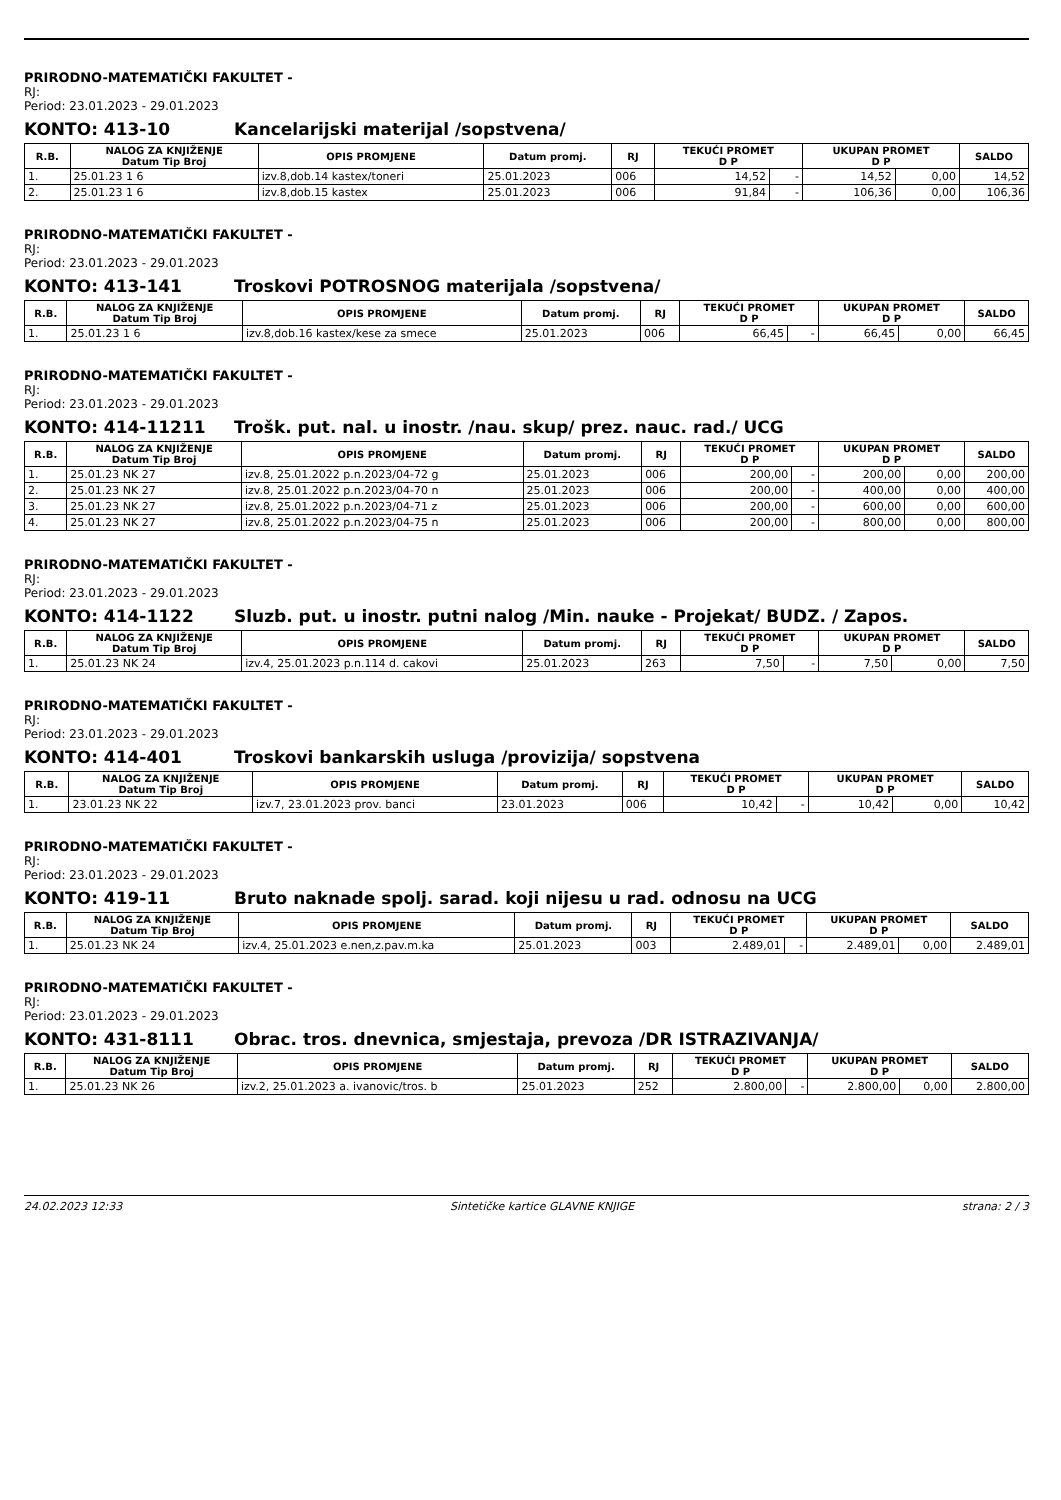PRIRODNO-MATEMATIČKI FAKULTET -
RJ:
Period: 23.01.2023 - 29.01.2023
KONTO: 413-10 Kancelarijski materijal /sopstvena/
| R.B. | NALOG ZA KNJIŽENJE Datum Tip Broj | OPIS PROMJENE | Datum promj. | RJ | TEKUĆI PROMET D P | | UKUPAN PROMET D P | | SALDO |
| --- | --- | --- | --- | --- | --- | --- | --- | --- | --- |
| 1. | 25.01.23 1 6 | izv.8,dob.14 kastex/toneri | 25.01.2023 | 006 | 14,52 | - | 14,52 | 0,00 | 14,52 |
| 2. | 25.01.23 1 6 | izv.8,dob.15 kastex | 25.01.2023 | 006 | 91,84 | - | 106,36 | 0,00 | 106,36 |
PRIRODNO-MATEMATIČKI FAKULTET -
RJ:
Period: 23.01.2023 - 29.01.2023
KONTO: 413-141 Troskovi POTROSNOG materijala /sopstvena/
| R.B. | NALOG ZA KNJIŽENJE Datum Tip Broj | OPIS PROMJENE | Datum promj. | RJ | TEKUĆI PROMET D P | | UKUPAN PROMET D P | | SALDO |
| --- | --- | --- | --- | --- | --- | --- | --- | --- | --- |
| 1. | 25.01.23 1 6 | izv.8,dob.16 kastex/kese za smece | 25.01.2023 | 006 | 66,45 | - | 66,45 | 0,00 | 66,45 |
PRIRODNO-MATEMATIČKI FAKULTET -
RJ:
Period: 23.01.2023 - 29.01.2023
KONTO: 414-11211 Trošk. put. nal. u inostr. /nau. skup/ prez. nauc. rad./ UCG
| R.B. | NALOG ZA KNJIŽENJE Datum Tip Broj | OPIS PROMJENE | Datum promj. | RJ | TEKUĆI PROMET D P | | UKUPAN PROMET D P | | SALDO |
| --- | --- | --- | --- | --- | --- | --- | --- | --- | --- |
| 1. | 25.01.23 NK 27 | izv.8, 25.01.2022 p.n.2023/04-72 g | 25.01.2023 | 006 | 200,00 | - | 200,00 | 0,00 | 200,00 |
| 2. | 25.01.23 NK 27 | izv.8, 25.01.2022 p.n.2023/04-70 n | 25.01.2023 | 006 | 200,00 | - | 400,00 | 0,00 | 400,00 |
| 3. | 25.01.23 NK 27 | izv.8, 25.01.2022 p.n.2023/04-71 z | 25.01.2023 | 006 | 200,00 | - | 600,00 | 0,00 | 600,00 |
| 4. | 25.01.23 NK 27 | izv.8, 25.01.2022 p.n.2023/04-75 n | 25.01.2023 | 006 | 200,00 | - | 800,00 | 0,00 | 800,00 |
PRIRODNO-MATEMATIČKI FAKULTET -
RJ:
Period: 23.01.2023 - 29.01.2023
KONTO: 414-1122 Sluzb. put. u inostr. putni nalog /Min. nauke - Projekat/ BUDZ. / Zapos.
| R.B. | NALOG ZA KNJIŽENJE Datum Tip Broj | OPIS PROMJENE | Datum promj. | RJ | TEKUĆI PROMET D P | | UKUPAN PROMET D P | | SALDO |
| --- | --- | --- | --- | --- | --- | --- | --- | --- | --- |
| 1. | 25.01.23 NK 24 | izv.4, 25.01.2023 p.n.114 d. cakovi | 25.01.2023 | 263 | 7,50 | - | 7,50 | 0,00 | 7,50 |
PRIRODNO-MATEMATIČKI FAKULTET -
RJ:
Period: 23.01.2023 - 29.01.2023
KONTO: 414-401 Troskovi bankarskih usluga /provizija/ sopstvena
| R.B. | NALOG ZA KNJIŽENJE Datum Tip Broj | OPIS PROMJENE | Datum promj. | RJ | TEKUĆI PROMET D P | | UKUPAN PROMET D P | | SALDO |
| --- | --- | --- | --- | --- | --- | --- | --- | --- | --- |
| 1. | 23.01.23 NK 22 | izv.7, 23.01.2023 prov. banci | 23.01.2023 | 006 | 10,42 | - | 10,42 | 0,00 | 10,42 |
PRIRODNO-MATEMATIČKI FAKULTET -
RJ:
Period: 23.01.2023 - 29.01.2023
KONTO: 419-11 Bruto naknade spolj. sarad. koji nijesu u rad. odnosu na UCG
| R.B. | NALOG ZA KNJIŽENJE Datum Tip Broj | OPIS PROMJENE | Datum promj. | RJ | TEKUĆI PROMET D P | | UKUPAN PROMET D P | | SALDO |
| --- | --- | --- | --- | --- | --- | --- | --- | --- | --- |
| 1. | 25.01.23 NK 24 | izv.4, 25.01.2023 e.nen,z.pav.m.ka | 25.01.2023 | 003 | 2.489,01 | - | 2.489,01 | 0,00 | 2.489,01 |
PRIRODNO-MATEMATIČKI FAKULTET -
RJ:
Period: 23.01.2023 - 29.01.2023
KONTO: 431-8111 Obrac. tros. dnevnica, smjestaja, prevoza /DR ISTRAZIVANJA/
| R.B. | NALOG ZA KNJIŽENJE Datum Tip Broj | OPIS PROMJENE | Datum promj. | RJ | TEKUĆI PROMET D P | | UKUPAN PROMET D P | | SALDO |
| --- | --- | --- | --- | --- | --- | --- | --- | --- | --- |
| 1. | 25.01.23 NK 26 | izv.2, 25.01.2023 a. ivanovic/tros. b | 25.01.2023 | 252 | 2.800,00 | - | 2.800,00 | 0,00 | 2.800,00 |
24.02.2023 12:33 Sintetičke kartice GLAVNE KNJIGE strana: 2 / 3